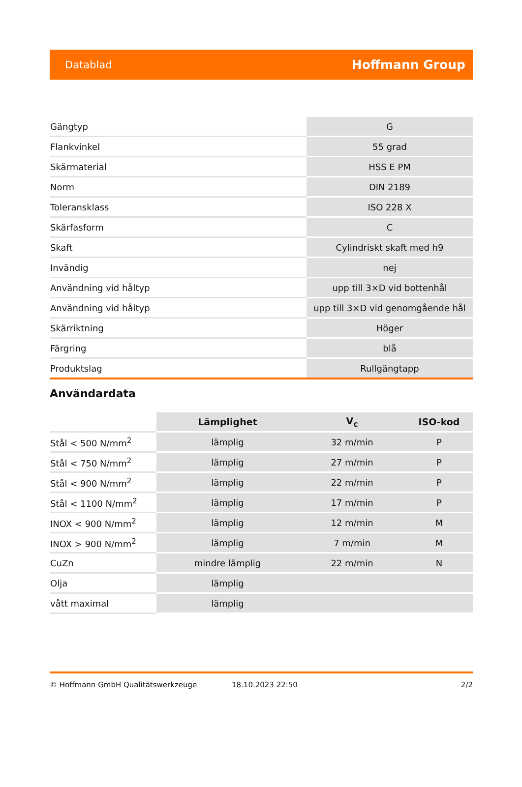Datablad Hoffmann Group
| Gängtyp | G |
| Flankvinkel | 55 grad |
| Skärmaterial | HSS E PM |
| Norm | DIN 2189 |
| Toleransklass | ISO 228 X |
| Skärfasform | C |
| Skaft | Cylindriskt skaft med h9 |
| Invändig | nej |
| Användning vid håltyp | upp till 3×D vid bottenhål |
| Användning vid håltyp | upp till 3×D vid genomgående hål |
| Skärriktning | Höger |
| Färgring | blå |
| Produktslag | Rullgängtapp |
Användardata
| | Lämplighet | V<sub>c</sub> | ISO-kod |
| --- | --- | --- | --- |
| Stål < 500 N/mm<sup>2</sup> | lämplig | 32 m/min | P |
| Stål < 750 N/mm<sup>2</sup> | lämplig | 27 m/min | P |
| Stål < 900 N/mm<sup>2</sup> | lämplig | 22 m/min | P |
| Stål < 1100 N/mm<sup>2</sup> | lämplig | 17 m/min | P |
| INOX < 900 N/mm<sup>2</sup> | lämplig | 12 m/min | M |
| INOX > 900 N/mm<sup>2</sup> | lämplig | 7 m/min | M |
| CuZn | mindre lämplig | 22 m/min | N |
| Olja | lämplig | | |
| vått maximal | lämplig | | |
© Hoffmann GmbH Qualitätswerkzeuge 18.10.2023 22:50 2/2